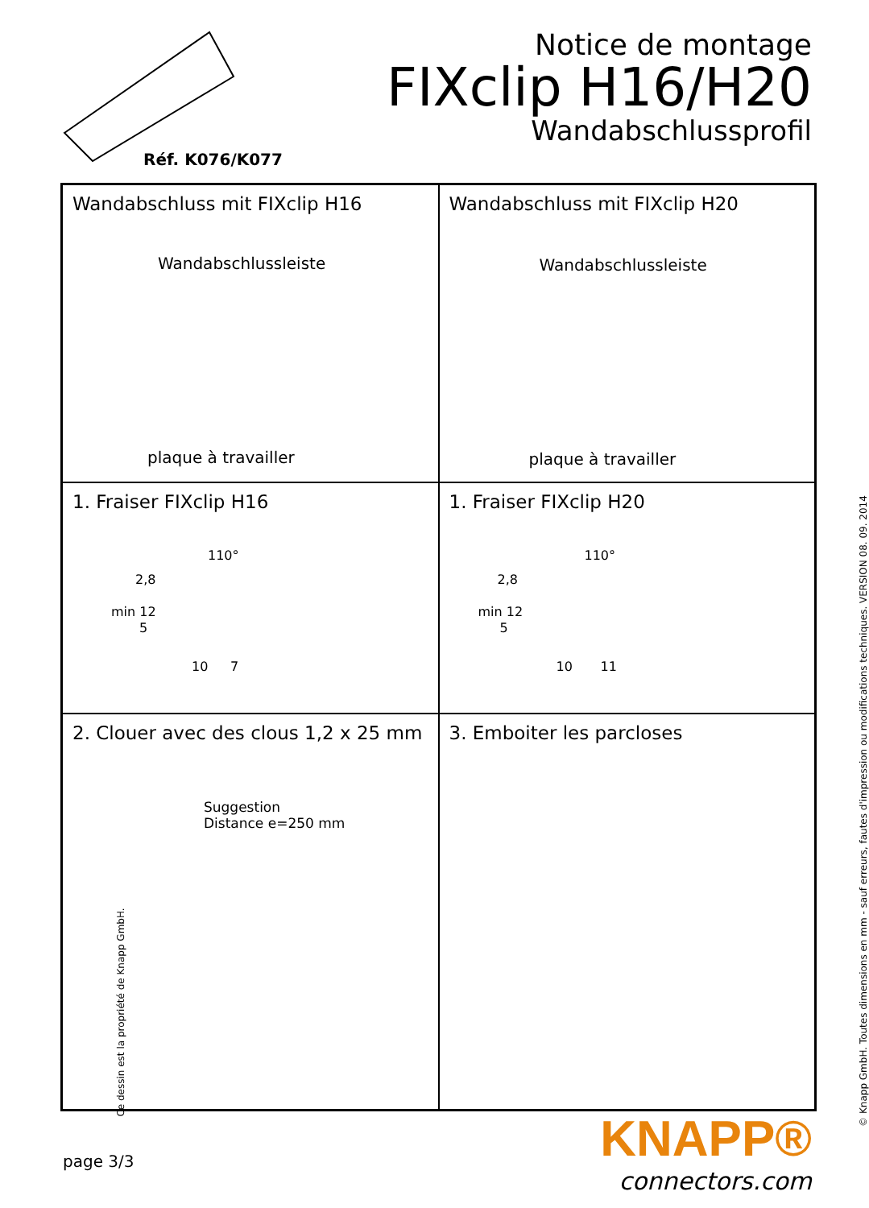Réf. K076/K077
Notice de montage
FIXclip H16/H20
Wandabschlussprofil
Wandabschluss mit FIXclip H16
Wandabschlussleiste
plaque à travailler
Wandabschluss mit FIXclip H20
Wandabschlussleiste
plaque à travailler
1. Fraiser FIXclip H16
110°
2,8
min 12
5
10 7
1. Fraiser FIXclip H20
110°
2,8
min 12
5
10 11
2. Clouer avec des clous 1,2 x 25 mm
Suggestion
Distance e=250 mm
3. Emboiter les parcloses
Ce dessin est la propriété de Knapp GmbH.
© Knapp GmbH. Toutes dimensions en mm - sauf erreurs, fautes d'impression ou modifications techniques. VERSION 08. 09. 2014
page 3/3
KNAPP®
connectors.com